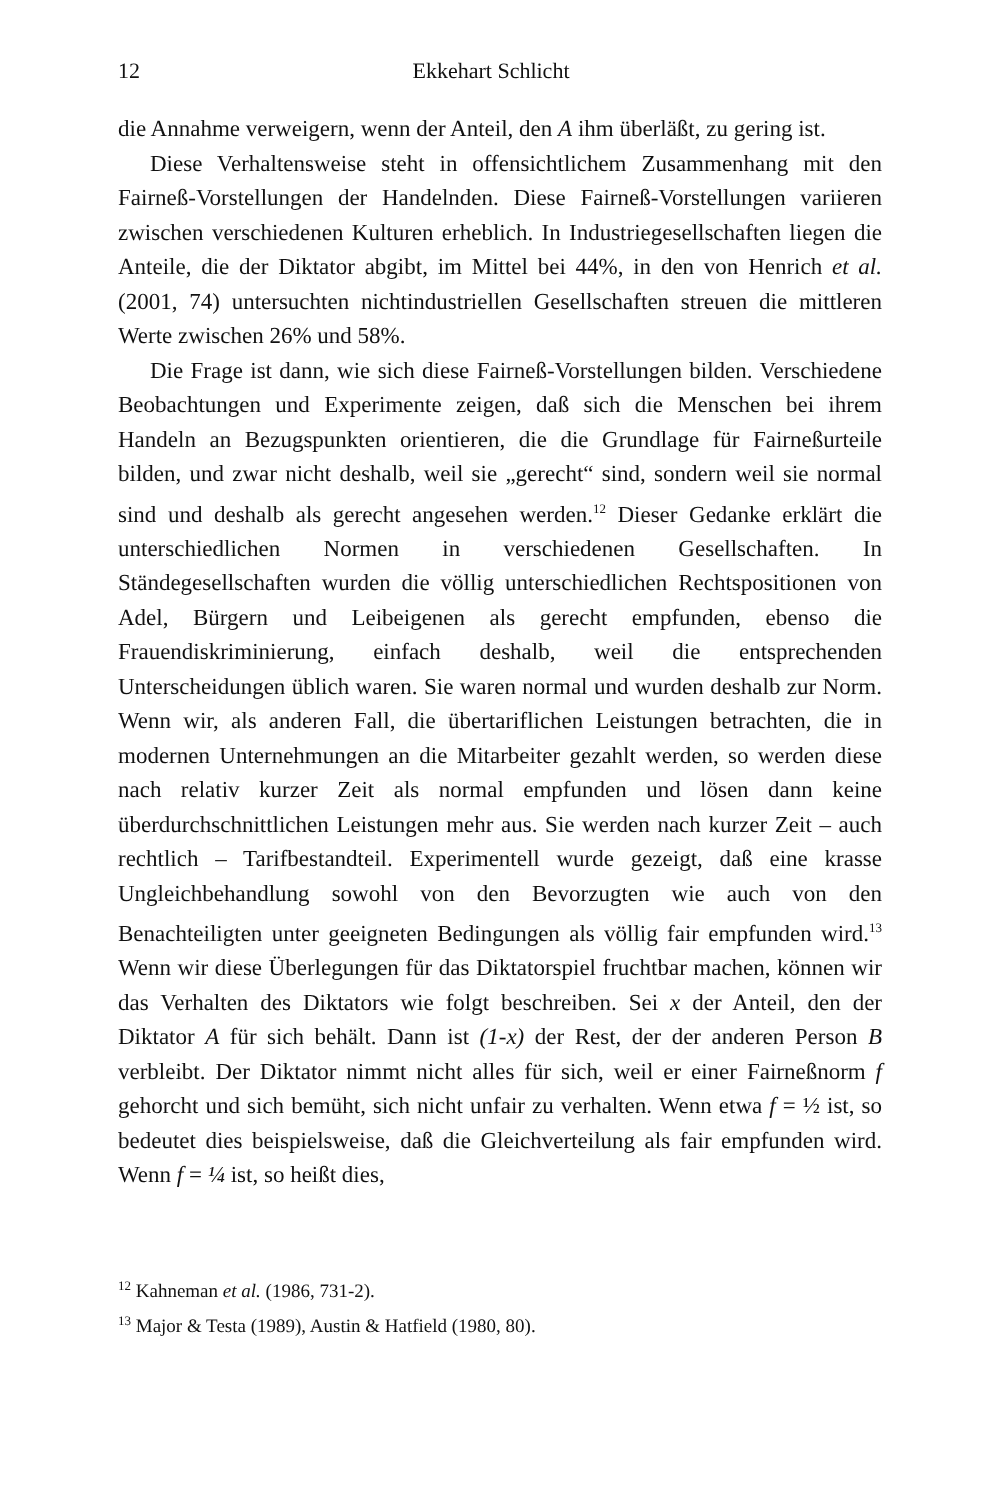12 Ekkehart Schlicht
die Annahme verweigern, wenn der Anteil, den A ihm überläßt, zu gering ist.
Diese Verhaltensweise steht in offensichtlichem Zusammenhang mit den Fairneß-Vorstellungen der Handelnden. Diese Fairneß-Vorstellungen variieren zwischen verschiedenen Kulturen erheblich. In Industriegesellschaften liegen die Anteile, die der Diktator abgibt, im Mittel bei 44%, in den von Henrich et al. (2001, 74) untersuchten nichtindustriellen Gesellschaften streuen die mittleren Werte zwischen 26% und 58%.
Die Frage ist dann, wie sich diese Fairneß-Vorstellungen bilden. Verschiedene Beobachtungen und Experimente zeigen, daß sich die Menschen bei ihrem Handeln an Bezugspunkten orientieren, die die Grundlage für Fairneßurteile bilden, und zwar nicht deshalb, weil sie „gerecht“ sind, sondern weil sie normal sind und deshalb als gerecht angesehen werden.<sup>12</sup> Dieser Gedanke erklärt die unterschiedlichen Normen in verschiedenen Gesellschaften. In Ständegesellschaften wurden die völlig unterschiedlichen Rechtspositionen von Adel, Bürgern und Leibeigenen als gerecht empfunden, ebenso die Frauendiskriminierung, einfach deshalb, weil die entsprechenden Unterscheidungen üblich waren. Sie waren normal und wurden deshalb zur Norm. Wenn wir, als anderen Fall, die übertariflichen Leistungen betrachten, die in modernen Unternehmungen an die Mitarbeiter gezahlt werden, so werden diese nach relativ kurzer Zeit als normal empfunden und lösen dann keine überdurchschnittlichen Leistungen mehr aus. Sie werden nach kurzer Zeit – auch rechtlich – Tarifbestandteil. Experimentell wurde gezeigt, daß eine krasse Ungleichbehandlung sowohl von den Bevorzugten wie auch von den Benachteiligten unter geeigneten Bedingungen als völlig fair empfunden wird.<sup>13</sup> Wenn wir diese Überlegungen für das Diktatorspiel fruchtbar machen, können wir das Verhalten des Diktators wie folgt beschreiben. Sei x der Anteil, den der Diktator A für sich behält. Dann ist (1-x) der Rest, der der anderen Person B verbleibt. Der Diktator nimmt nicht alles für sich, weil er einer Fairneßnorm f gehorcht und sich bemüht, sich nicht unfair zu verhalten. Wenn etwa f = ½ ist, so bedeutet dies beispielsweise, daß die Gleichverteilung als fair empfunden wird. Wenn f = ¼ ist, so heißt dies,
<sup>12</sup> Kahneman et al. (1986, 731-2).
<sup>13</sup> Major & Testa (1989), Austin & Hatfield (1980, 80).